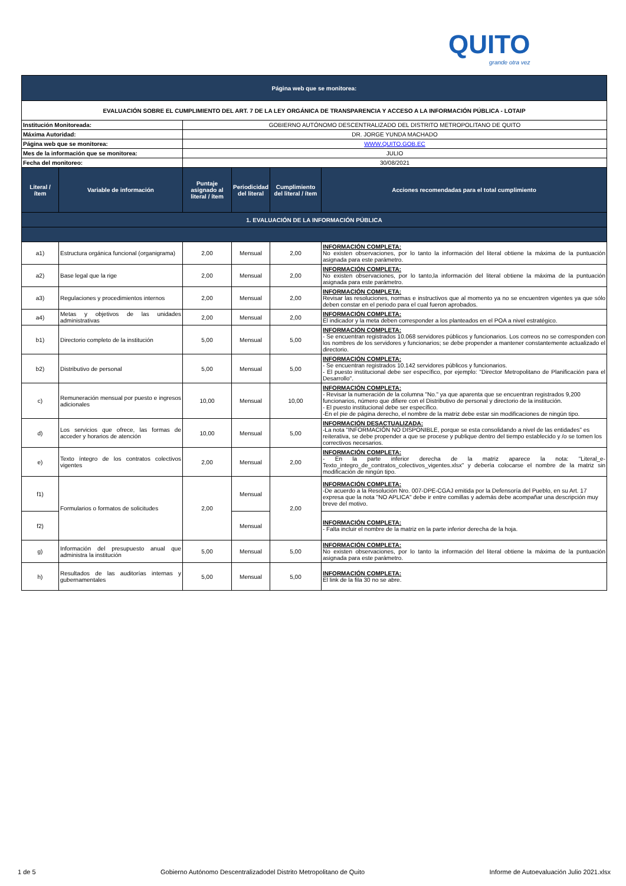QUITO
grande otra vez
| Página web que se monitorea: | | | | | |
| EVALUACIÓN SOBRE EL CUMPLIMIENTO DEL ART. 7 DE LA LEY ORGÁNICA DE TRANSPARENCIA Y ACCESO A LA INFORMACIÓN PÚBLICA - LOTAIP | | | | | |
| Institución Monitoreada: | | GOBIERNO AUTÓNOMO DESCENTRALIZADO DEL DISTRITO METROPOLITANO DE QUITO | | | |
| Máxima Autoridad: | | DR. JORGE YUNDA MACHADO | | | |
| Página web que se monitorea: | | WWW.QUITO.GOB.EC | | | |
| Mes de la información que se monitorea: | | JULIO | | | |
| Fecha del monitoreo: | | 30/08/2021 | | | |
| Literal / ítem | Variable de información | Puntaje asignado al literal / ítem | Periodicidad del literal | Cumplimiento del literal / ítem | Acciones recomendadas para el total cumplimiento |
| 1. EVALUACIÓN DE LA INFORMACIÓN PÚBLICA | | | | | |
| a1) | Estructura orgánica funcional (organigrama) | 2,00 | Mensual | 2,00 | INFORMACIÓN COMPLETA: No existen observaciones, por lo tanto la información del literal obtiene la máxima de la puntuación asignada para este parámetro. |
| a2) | Base legal que la rige | 2,00 | Mensual | 2,00 | INFORMACIÓN COMPLETA: No existen observaciones, por lo tanto,la información del literal obtiene la máxima de la puntuación asignada para este parámetro. |
| a3) | Regulaciones y procedimientos internos | 2,00 | Mensual | 2,00 | INFORMACIÓN COMPLETA: Revisar las resoluciones, normas e instructivos que al momento ya no se encuentren vigentes ya que sólo deben constar en el periodo para el cual fueron aprobados. |
| a4) | Metas y objetivos de las unidades administrativas | 2,00 | Mensual | 2,00 | INFORMACIÓN COMPLETA: El indicador y la meta deben corresponder a los planteados en el POA a nivel estratégico. |
| b1) | Directorio completo de la institución | 5,00 | Mensual | 5,00 | INFORMACIÓN COMPLETA: - Se encuentran registrados 10.068 servidores públicos y funcionarios. Los correos no se corresponden con los nombres de los servidores y funcionarios; se debe propender a mantener constantemente actualizado el directorio. |
| b2) | Distributivo de personal | 5,00 | Mensual | 5,00 | INFORMACIÓN COMPLETA: - Se encuentran registrados 10.142 servidores públicos y funcionarios. - El puesto institucional debe ser específico, por ejemplo: "Director Metropolitano de Planificación para el Desarrollo". |
| c) | Remuneración mensual por puesto e ingresos adicionales | 10,00 | Mensual | 10,00 | INFORMACIÓN COMPLETA: - Revisar la numeración de la columna "No." ya que aparenta que se encuentran registrados 9,200 funcionarios, número que difiere con el Distributivo de personal y directorio de la institución. - El puesto institucional debe ser específico. -En el pie de página derecho, el nombre de la matriz debe estar sin modificaciones de ningún tipo. |
| d) | Los servicios que ofrece, las formas de acceder y horarios de atención | 10,00 | Mensual | 5,00 | INFORMACIÓN DESACTUALIZADA: -La nota "INFORMACIÓN NO DISPONIBLE, porque se esta consolidando a nivel de las entidades" es reiterativa, se debe propender a que se procese y publique dentro del tiempo establecido y /o se tomen los correctivos necesarios. |
| e) | Texto íntegro de los contratos colectivos vigentes | 2,00 | Mensual | 2,00 | INFORMACIÓN COMPLETA: - En la parte inferior derecha de la matriz aparece la nota: "Literal_e-Texto_integro_de_contratos_colectivos_vigentes.xlsx" y debería colocarse el nombre de la matriz sin modificación de ningún tipo. |
| f1) | Formularios o formatos de solicitudes | 2,00 | Mensual | 2,00 | INFORMACIÓN COMPLETA: -De acuerdo a la Resolución Nro. 007-DPE-CGAJ emitida por la Defensoría del Pueblo, en su Art. 17 expresa que la nota "NO APLICA" debe ir entre comillas y además debe acompañar una descripción muy breve del motivo. |
| f2) | | | Mensual | | INFORMACIÓN COMPLETA: - Falta incluir el nombre de la matriz en la parte inferior derecha de la hoja. |
| g) | Información del presupuesto anual que administra la institución | 5,00 | Mensual | 5,00 | INFORMACIÓN COMPLETA: No existen observaciones, por lo tanto la información del literal obtiene la máxima de la puntuación asignada para este parámetro. |
| h) | Resultados de las auditorías internas y gubernamentales | 5,00 | Mensual | 5,00 | INFORMACIÓN COMPLETA: El link de la fila 30 no se abre. |
1 de 5 Gobierno Autónomo Descentralizadodel Distrito Metropolitano de Quito Informe de Autoevaluación Julio 2021.xlsx